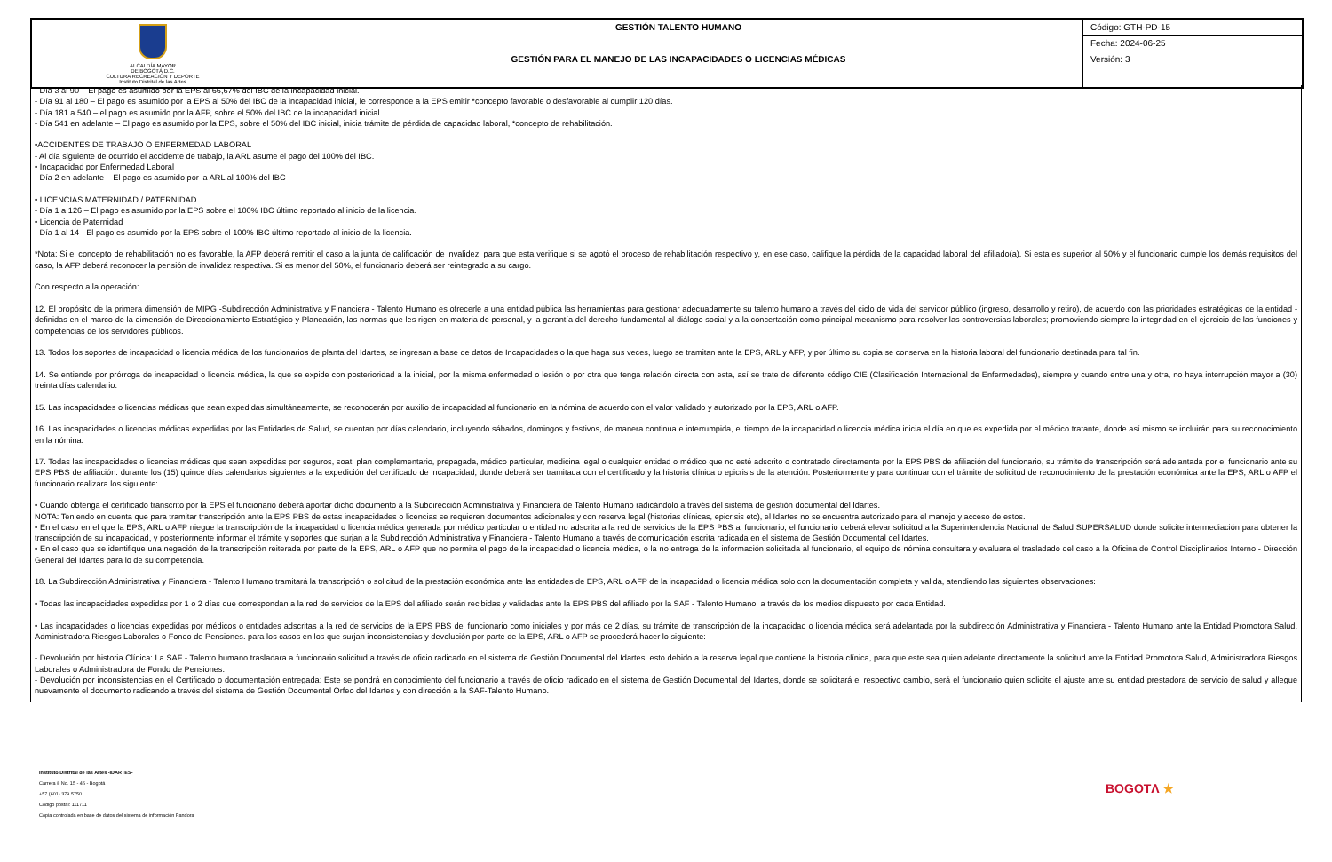| ALCALDÍA MAYOR DE BOGOTÁ D.C. CULTURA RECREACIÓN Y DEPORTE Instituto Distrital de las Artes | GESTIÓN TALENTO HUMANO | Código: GTH-PD-15 |
| | | Fecha: 2024-06-25 |
| | GESTIÓN PARA EL MANEJO DE LAS INCAPACIDADES O LICENCIAS MÉDICAS | Versión: 3 |
- Día 3 al 90 – El pago es asumido por la EPS al 66,67% del IBC de la incapacidad inicial.
- Día 91 al 180 – El pago es asumido por la EPS al 50% del IBC de la incapacidad inicial, le corresponde a la EPS emitir *concepto favorable o desfavorable al cumplir 120 días.
- Día 181 a 540 – el pago es asumido por la AFP, sobre el 50% del IBC de la incapacidad inicial.
- Día 541 en adelante – El pago es asumido por la EPS, sobre el 50% del IBC inicial, inicia trámite de pérdida de capacidad laboral, *concepto de rehabilitación.
•ACCIDENTES DE TRABAJO O ENFERMEDAD LABORAL
- Al día siguiente de ocurrido el accidente de trabajo, la ARL asume el pago del 100% del IBC.
• Incapacidad por Enfermedad Laboral
- Día 2 en adelante – El pago es asumido por la ARL al 100% del IBC
• LICENCIAS MATERNIDAD / PATERNIDAD
- Día 1 a 126 – El pago es asumido por la EPS sobre el 100% IBC último reportado al inicio de la licencia.
• Licencia de Paternidad
- Día 1 al 14 - El pago es asumido por la EPS sobre el 100% IBC último reportado al inicio de la licencia.
*Nota: Si el concepto de rehabilitación no es favorable, la AFP deberá remitir el caso a la junta de calificación de invalidez, para que esta verifique si se agotó el proceso de rehabilitación respectivo y, en ese caso, califique la pérdida de la capacidad laboral del afiliado(a). Si esta es superior al 50% y el funcionario cumple los demás requisitos del caso, la AFP deberá reconocer la pensión de invalidez respectiva. Si es menor del 50%, el funcionario deberá ser reintegrado a su cargo.
Con respecto a la operación:
12. El propósito de la primera dimensión de MIPG -Subdirección Administrativa y Financiera - Talento Humano es ofrecerle a una entidad pública las herramientas para gestionar adecuadamente su talento humano a través del ciclo de vida del servidor público (ingreso, desarrollo y retiro), de acuerdo con las prioridades estratégicas de la entidad - definidas en el marco de la dimensión de Direccionamiento Estratégico y Planeación, las normas que les rigen en materia de personal, y la garantía del derecho fundamental al diálogo social y a la concertación como principal mecanismo para resolver las controversias laborales; promoviendo siempre la integridad en el ejercicio de las funciones y competencias de los servidores públicos.
13. Todos los soportes de incapacidad o licencia médica de los funcionarios de planta del Idartes, se ingresan a base de datos de Incapacidades o la que haga sus veces, luego se tramitan ante la EPS, ARL y AFP, y por último su copia se conserva en la historia laboral del funcionario destinada para tal fin.
14. Se entiende por prórroga de incapacidad o licencia médica, la que se expide con posterioridad a la inicial, por la misma enfermedad o lesión o por otra que tenga relación directa con esta, así se trate de diferente código CIE (Clasificación Internacional de Enfermedades), siempre y cuando entre una y otra, no haya interrupción mayor a (30) treinta días calendario.
15. Las incapacidades o licencias médicas que sean expedidas simultáneamente, se reconocerán por auxilio de incapacidad al funcionario en la nómina de acuerdo con el valor validado y autorizado por la EPS, ARL o AFP.
16. Las incapacidades o licencias médicas expedidas por las Entidades de Salud, se cuentan por días calendario, incluyendo sábados, domingos y festivos, de manera continua e interrumpida, el tiempo de la incapacidad o licencia médica inicia el día en que es expedida por el médico tratante, donde así mismo se incluirán para su reconocimiento en la nómina.
17. Todas las incapacidades o licencias médicas que sean expedidas por seguros, soat, plan complementario, prepagada, médico particular, medicina legal o cualquier entidad o médico que no esté adscrito o contratado directamente por la EPS PBS de afiliación del funcionario, su trámite de transcripción será adelantada por el funcionario ante su EPS PBS de afiliación. durante los (15) quince días calendarios siguientes a la expedición del certificado de incapacidad, donde deberá ser tramitada con el certificado y la historia clínica o epicrisis de la atención. Posteriormente y para continuar con el trámite de solicitud de reconocimiento de la prestación económica ante la EPS, ARL o AFP el funcionario realizara los siguiente:
• Cuando obtenga el certificado transcrito por la EPS el funcionario deberá aportar dicho documento a la Subdirección Administrativa y Financiera de Talento Humano radicándolo a través del sistema de gestión documental del Idartes.
NOTA: Teniendo en cuenta que para tramitar transcripción ante la EPS PBS de estas incapacidades o licencias se requieren documentos adicionales y con reserva legal (historias clínicas, epicrisis etc), el Idartes no se encuentra autorizado para el manejo y acceso de estos.
• En el caso en el que la EPS, ARL o AFP niegue la transcripción de la incapacidad o licencia médica generada por médico particular o entidad no adscrita a la red de servicios de la EPS PBS al funcionario, el funcionario deberá elevar solicitud a la Superintendencia Nacional de Salud SUPERSALUD donde solicite intermediación para obtener la transcripción de su incapacidad, y posteriormente informar el trámite y soportes que surjan a la Subdirección Administrativa y Financiera - Talento Humano a través de comunicación escrita radicada en el sistema de Gestión Documental del Idartes.
• En el caso que se identifique una negación de la transcripción reiterada por parte de la EPS, ARL o AFP que no permita el pago de la incapacidad o licencia médica, o la no entrega de la información solicitada al funcionario, el equipo de nómina consultara y evaluara el trasladado del caso a la Oficina de Control Disciplinarios Interno - Dirección General del Idartes para lo de su competencia.
18. La Subdirección Administrativa y Financiera - Talento Humano tramitará la transcripción o solicitud de la prestación económica ante las entidades de EPS, ARL o AFP de la incapacidad o licencia médica solo con la documentación completa y valida, atendiendo las siguientes observaciones:
• Todas las incapacidades expedidas por 1 o 2 días que correspondan a la red de servicios de la EPS del afiliado serán recibidas y validadas ante la EPS PBS del afiliado por la SAF - Talento Humano, a través de los medios dispuesto por cada Entidad.
• Las incapacidades o licencias expedidas por médicos o entidades adscritas a la red de servicios de la EPS PBS del funcionario como iniciales y por más de 2 días, su trámite de transcripción de la incapacidad o licencia médica será adelantada por la subdirección Administrativa y Financiera - Talento Humano ante la Entidad Promotora Salud, Administradora Riesgos Laborales o Fondo de Pensiones. para los casos en los que surjan inconsistencias y devolución por parte de la EPS, ARL o AFP se procederá hacer lo siguiente:
- Devolución por historia Clínica: La SAF - Talento humano trasladara a funcionario solicitud a través de oficio radicado en el sistema de Gestión Documental del Idartes, esto debido a la reserva legal que contiene la historia clínica, para que este sea quien adelante directamente la solicitud ante la Entidad Promotora Salud, Administradora Riesgos Laborales o Administradora de Fondo de Pensiones.
- Devolución por inconsistencias en el Certificado o documentación entregada: Este se pondrá en conocimiento del funcionario a través de oficio radicado en el sistema de Gestión Documental del Idartes, donde se solicitará el respectivo cambio, será el funcionario quien solicite el ajuste ante su entidad prestadora de servicio de salud y allegue nuevamente el documento radicando a través del sistema de Gestión Documental Orfeo del Idartes y con dirección a la SAF-Talento Humano.
Instituto Distrital de las Artes -IDARTES-
Carrera 8 No. 15 - 46 - Bogotá
+57 (601) 379 5750
Código postal: 111711
Copia controlada en base de datos del sistema de información Pandora
BOGOTΛ ★